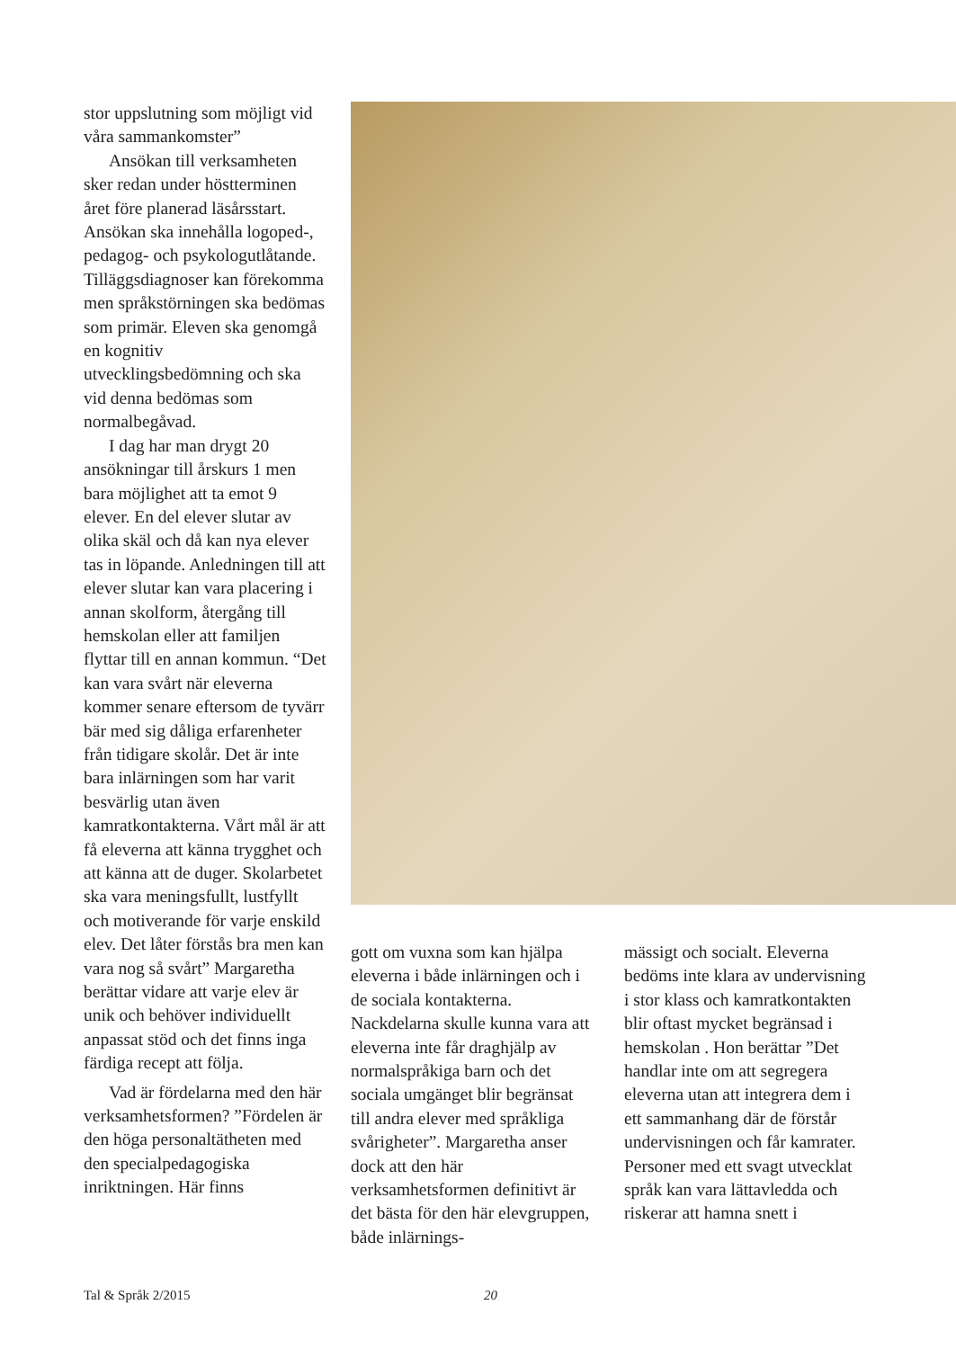stor uppslutning som möjligt vid våra sammankomster”
Ansökan till verksamheten sker redan under höstterminen året före planerad läsårsstart. Ansökan ska innehålla logoped-, pedagog- och psykologutlåtande. Tilläggsdiagnoser kan förekomma men språkstörningen ska bedömas som primär. Eleven ska genomgå en kognitiv utvecklingsbedömning och ska vid denna bedömas som normalbegåvad.
I dag har man drygt 20 ansökningar till årskurs 1 men bara möjlighet att ta emot 9 elever. En del elever slutar av olika skäl och då kan nya elever tas in löpande. Anledningen till att elever slutar kan vara placering i annan skolform, återgång till hemskolan eller att familjen flyttar till en annan kommun. “Det kan vara svårt när eleverna kommer senare eftersom de tyvärr bär med sig dåliga erfarenheter från tidigare skolår. Det är inte bara inlärningen som har varit besvärlig utan även kamratkontakterna. Vårt mål är att få eleverna att känna trygghet och att känna att de duger. Skolarbetet ska vara meningsfullt, lustfyllt och motiverande för varje enskild elev. Det låter förstås bra men kan vara nog så svårt” Margaretha berättar vidare att varje elev är unik och behöver individuellt anpassat stöd och det finns inga färdiga recept att följa.
Vad är fördelarna med den här verksamhetsformen? ”Fördelen är den höga personaltätheten med den specialpedagogiska inriktningen. Här finns
gott om vuxna som kan hjälpa eleverna i både inlärningen och i de sociala kontakterna. Nackdelarna skulle kunna vara att eleverna inte får draghjälp av normalspråkiga barn och det sociala umgänget blir begränsat till andra elever med språkliga svårigheter”. Margaretha anser dock att den här verksamhetsformen definitivt är det bästa för den här elevgruppen, både inlärnings-
mässigt och socialt. Eleverna bedöms inte klara av undervisning i stor klass och kamratkontakten blir oftast mycket begränsad i hemskolan . Hon berättar ”Det handlar inte om att segregera eleverna utan att integrera dem i ett sammanhang där de förstår undervisningen och får kamrater. Personer med ett svagt utvecklat språk kan vara lättavledda och riskerar att hamna snett i
Tal & Språk 2/2015 20